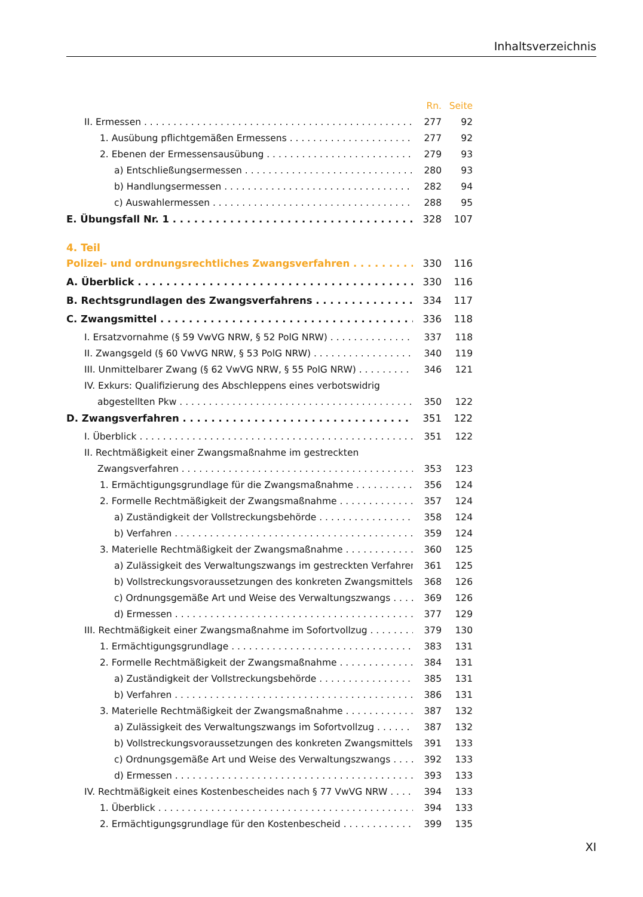Inhaltsverzeichnis
Rn. Seite
II. Ermessen 277 92
1. Ausübung pflichtgemäßen Ermessens 277 92
2. Ebenen der Ermessensausübung 279 93
a) Entschließungsermessen 280 93
b) Handlungsermessen 282 94
c) Auswahlermessen 288 95
E. Übungsfall Nr. 1 328 107
4. Teil
Polizei- und ordnungsrechtliches Zwangsverfahren 330 116
A. Überblick 330 116
B. Rechtsgrundlagen des Zwangsverfahrens 334 117
C. Zwangsmittel 336 118
I. Ersatzvornahme (§ 59 VwVG NRW, § 52 PolG NRW) 337 118
II. Zwangsgeld (§ 60 VwVG NRW, § 53 PolG NRW) 340 119
III. Unmittelbarer Zwang (§ 62 VwVG NRW, § 55 PolG NRW) 346 121
IV. Exkurs: Qualifizierung des Abschleppens eines verbotswidrig
abgestellten Pkw 350 122
D. Zwangsverfahren 351 122
I. Überblick 351 122
II. Rechtmäßigkeit einer Zwangsmaßnahme im gestreckten
Zwangsverfahren 353 123
1. Ermächtigungsgrundlage für die Zwangsmaßnahme 356 124
2. Formelle Rechtmäßigkeit der Zwangsmaßnahme 357 124
a) Zuständigkeit der Vollstreckungsbehörde 358 124
b) Verfahren 359 124
3. Materielle Rechtmäßigkeit der Zwangsmaßnahme 360 125
a) Zulässigkeit des Verwaltungszwangs im gestreckten Verfahren 361 125
b) Vollstreckungsvoraussetzungen des konkreten Zwangsmittels 368 126
c) Ordnungsgemäße Art und Weise des Verwaltungszwangs 369 126
d) Ermessen 377 129
III. Rechtmäßigkeit einer Zwangsmaßnahme im Sofortvollzug 379 130
1. Ermächtigungsgrundlage 383 131
2. Formelle Rechtmäßigkeit der Zwangsmaßnahme 384 131
a) Zuständigkeit der Vollstreckungsbehörde 385 131
b) Verfahren 386 131
3. Materielle Rechtmäßigkeit der Zwangsmaßnahme 387 132
a) Zulässigkeit des Verwaltungszwangs im Sofortvollzug 387 132
b) Vollstreckungsvoraussetzungen des konkreten Zwangsmittels 391 133
c) Ordnungsgemäße Art und Weise des Verwaltungszwangs 392 133
d) Ermessen 393 133
IV. Rechtmäßigkeit eines Kostenbescheides nach § 77 VwVG NRW 394 133
1. Überblick 394 133
2. Ermächtigungsgrundlage für den Kostenbescheid 399 135
XI